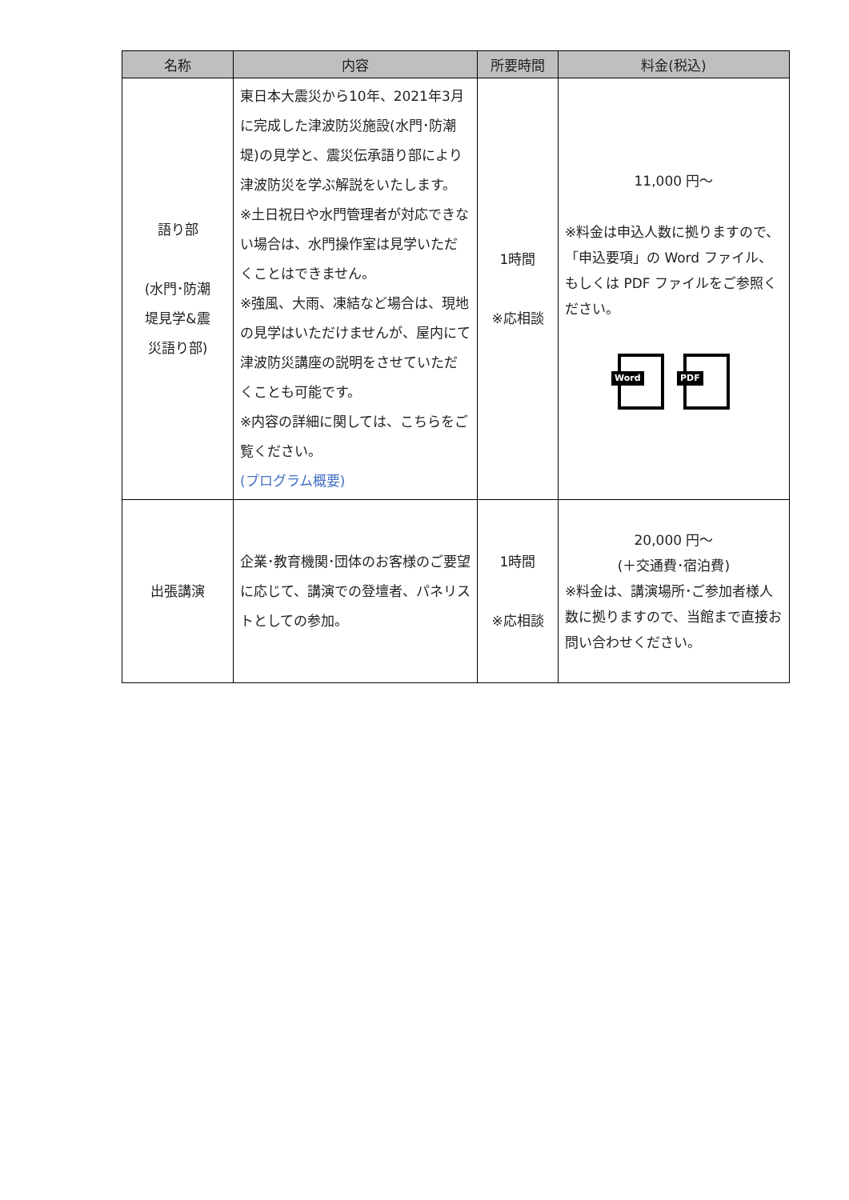| 名称 | 内容 | 所要時間 | 料金(税込) |
| --- | --- | --- | --- |
| 語り部 (水門･防潮 堤見学&震 災語り部) | 東日本大震災から10年、2021年3月に完成した津波防災施設(水門･防潮堤)の見学と、震災伝承語り部により津波防災を学ぶ解説をいたします。 ※土日祝日や水門管理者が対応できない場合は、水門操作室は見学いただくことはできません。 ※強風、大雨、凍結など場合は、現地の見学はいただけませんが、屋内にて津波防災講座の説明をさせていただくことも可能です。 ※内容の詳細に関しては、こちらをご覧ください。 (プログラム概要) | 1時間 ※応相談 | 11,000 円～ ※料金は申込人数に拠りますので、「申込要項」の Word ファイル、もしくは PDF ファイルをご参照ください。 Word PDF |
| 出張講演 | 企業･教育機関･団体のお客様のご要望に応じて、講演での登壇者、パネリストとしての参加。 | 1時間 ※応相談 | 20,000 円～ (＋交通費･宿泊費) ※料金は、講演場所･ご参加者様人数に拠りますので、当館まで直接お問い合わせください。 |